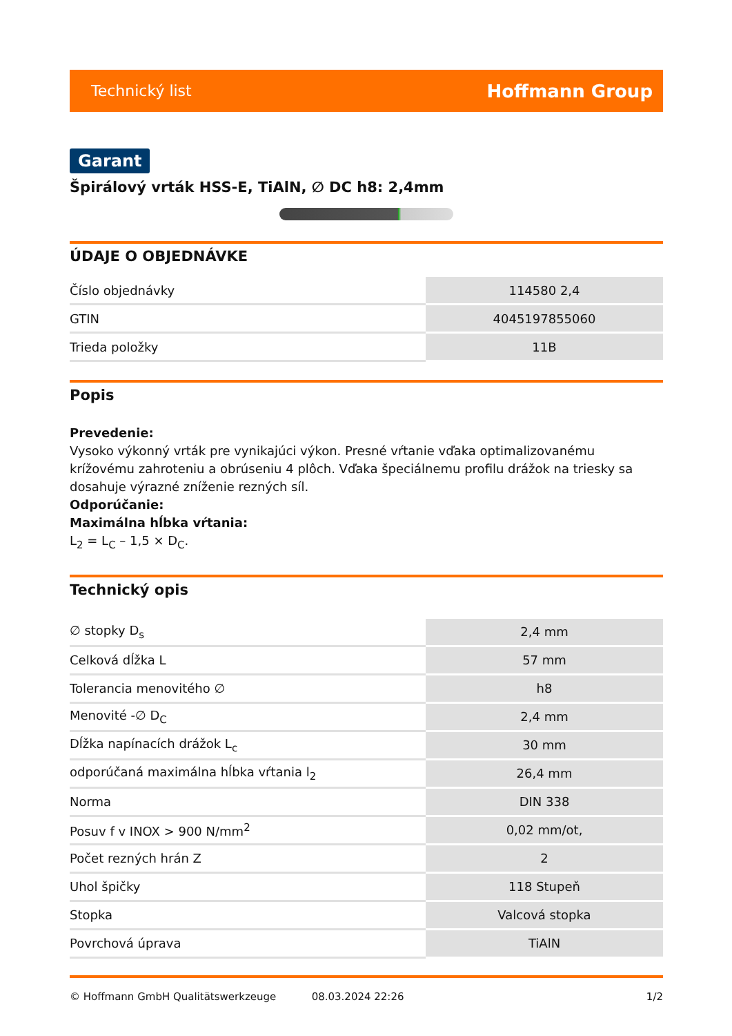Technický list Hoffmann Group
Garant
Špirálový vrták HSS-E, TiAlN, ∅ DC h8: 2,4mm
ÚDAJE O OBJEDNÁVKE
| Číslo objednávky | 114580 2,4 |
| GTIN | 4045197855060 |
| Trieda položky | 11B |
Popis
Prevedenie:
Vysoko výkonný vrták pre vynikajúci výkon. Presné vŕtanie vďaka optimalizovanému krížovému zahroteniu a obrúseniu 4 plôch. Vďaka špeciálnemu profilu drážok na triesky sa dosahuje výrazné zníženie rezných síl.
Odporúčanie:
Maximálna hĺbka vŕtania:
L<sub>2</sub> = L<sub>C</sub> – 1,5 × D<sub>C</sub>.
Technický opis
| ∅ stopky D<sub>s</sub> | 2,4 mm |
| Celková dĺžka L | 57 mm |
| Tolerancia menovitého ∅ | h8 |
| Menovité -∅ D<sub>C</sub> | 2,4 mm |
| Dĺžka napínacích drážok L<sub>c</sub> | 30 mm |
| odporúčaná maximálna hĺbka vŕtania l<sub>2</sub> | 26,4 mm |
| Norma | DIN 338 |
| Posuv f v INOX > 900 N/mm<sup>2</sup> | 0,02 mm/ot, |
| Počet rezných hrán Z | 2 |
| Uhol špičky | 118 Stupeň |
| Stopka | Valcová stopka |
| Povrchová úprava | TiAlN |
© Hoffmann GmbH Qualitätswerkzeuge 08.03.2024 22:26 1/2